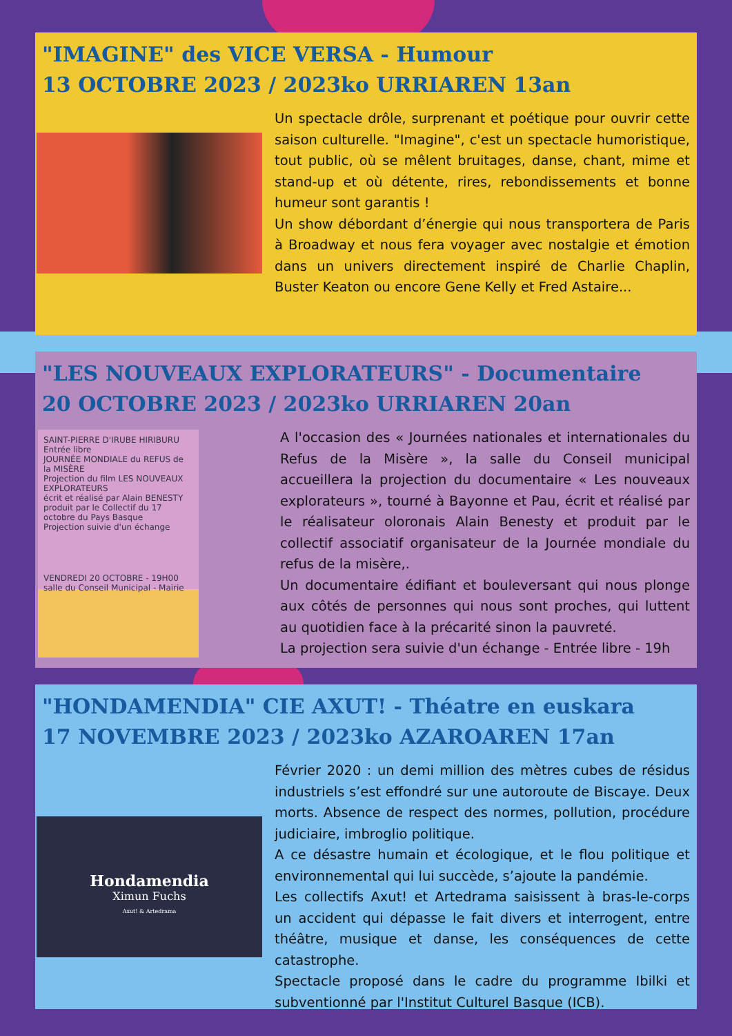"IMAGINE" des VICE VERSA - Humour
13 OCTOBRE 2023 / 2023ko URRIAREN 13an
Un spectacle drôle, surprenant et poétique pour ouvrir cette saison culturelle. "Imagine", c'est un spectacle humoristique, tout public, où se mêlent bruitages, danse, chant, mime et stand-up et où détente, rires, rebondissements et bonne humeur sont garantis !
Un show débordant d’énergie qui nous transportera de Paris à Broadway et nous fera voyager avec nostalgie et émotion dans un univers directement inspiré de Charlie Chaplin, Buster Keaton ou encore Gene Kelly et Fred Astaire...
"LES NOUVEAUX EXPLORATEURS" - Documentaire
20 OCTOBRE 2023 / 2023ko URRIAREN 20an
SAINT-PIERRE D'IRUBE HIRIBURU
Entrée libre
JOURNÉE MONDIALE du REFUS de la MISÈRE
Projection du film LES NOUVEAUX EXPLORATEURS
écrit et réalisé par Alain BENESTY produit par le Collectif du 17 octobre du Pays Basque
Projection suivie d'un échange
VENDREDI 20 OCTOBRE - 19H00 salle du Conseil Municipal - Mairie
A l'occasion des « Journées nationales et internationales du Refus de la Misère », la salle du Conseil municipal accueillera la projection du documentaire « Les nouveaux explorateurs », tourné à Bayonne et Pau, écrit et réalisé par le réalisateur oloronais Alain Benesty et produit par le collectif associatif organisateur de la Journée mondiale du refus de la misère,.
Un documentaire édifiant et bouleversant qui nous plonge aux côtés de personnes qui nous sont proches, qui luttent au quotidien face à la précarité sinon la pauvreté.
La projection sera suivie d'un échange - Entrée libre - 19h
"HONDAMENDIA" CIE AXUT! - Théatre en euskara
17 NOVEMBRE 2023 / 2023ko AZAROAREN 17an
Hondamendia
Ximun Fuchs
Axut! & Artedrama
Février 2020 : un demi million des mètres cubes de résidus industriels s’est effondré sur une autoroute de Biscaye. Deux morts. Absence de respect des normes, pollution, procédure judiciaire, imbroglio politique.
A ce désastre humain et écologique, et le flou politique et environnemental qui lui succède, s’ajoute la pandémie.
Les collectifs Axut! et Artedrama saisissent à bras-le-corps un accident qui dépasse le fait divers et interrogent, entre théâtre, musique et danse, les conséquences de cette catastrophe.
Spectacle proposé dans le cadre du programme Ibilki et subventionné par l'Institut Culturel Basque (ICB).